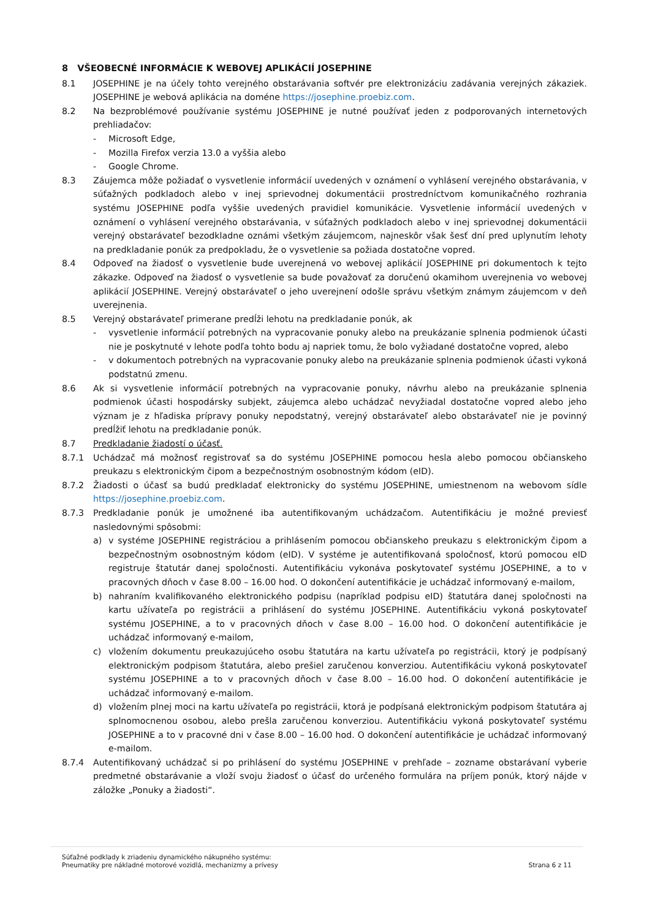8 VŠEOBECNÉ INFORMÁCIE K WEBOVEJ APLIKÁCIÍ JOSEPHINE
8.1 JOSEPHINE je na účely tohto verejného obstarávania softvér pre elektronizáciu zadávania verejných zákaziek. JOSEPHINE je webová aplikácia na doméne https://josephine.proebiz.com.
8.2 Na bezproblémové používanie systému JOSEPHINE je nutné používať jeden z podporovaných internetových prehliadačov:
- Microsoft Edge,
- Mozilla Firefox verzia 13.0 a vyššia alebo
- Google Chrome.
8.3 Záujemca môže požiadať o vysvetlenie informácií uvedených v oznámení o vyhlásení verejného obstarávania, v súťažných podkladoch alebo v inej sprievodnej dokumentácii prostredníctvom komunikačného rozhrania systému JOSEPHINE podľa vyššie uvedených pravidiel komunikácie. Vysvetlenie informácií uvedených v oznámení o vyhlásení verejného obstarávania, v súťažných podkladoch alebo v inej sprievodnej dokumentácii verejný obstarávateľ bezodkladne oznámi všetkým záujemcom, najneskôr však šesť dní pred uplynutím lehoty na predkladanie ponúk za predpokladu, že o vysvetlenie sa požiada dostatočne vopred.
8.4 Odpoveď na žiadosť o vysvetlenie bude uverejnená vo webovej aplikácií JOSEPHINE pri dokumentoch k tejto zákazke. Odpoveď na žiadosť o vysvetlenie sa bude považovať za doručenú okamihom uverejnenia vo webovej aplikácií JOSEPHINE. Verejný obstarávateľ o jeho uverejnení odošle správu všetkým známym záujemcom v deň uverejnenia.
8.5 Verejný obstarávateľ primerane predĺži lehotu na predkladanie ponúk, ak
- vysvetlenie informácií potrebných na vypracovanie ponuky alebo na preukázanie splnenia podmienok účasti nie je poskytnuté v lehote podľa tohto bodu aj napriek tomu, že bolo vyžiadané dostatočne vopred, alebo
- v dokumentoch potrebných na vypracovanie ponuky alebo na preukázanie splnenia podmienok účasti vykoná podstatnú zmenu.
8.6 Ak si vysvetlenie informácií potrebných na vypracovanie ponuky, návrhu alebo na preukázanie splnenia podmienok účasti hospodársky subjekt, záujemca alebo uchádzač nevyžiadal dostatočne vopred alebo jeho význam je z hľadiska prípravy ponuky nepodstatný, verejný obstarávateľ alebo obstarávateľ nie je povinný predĺžiť lehotu na predkladanie ponúk.
8.7 Predkladanie žiadostí o účasť.
8.7.1 Uchádzač má možnosť registrovať sa do systému JOSEPHINE pomocou hesla alebo pomocou občianskeho preukazu s elektronickým čipom a bezpečnostným osobnostným kódom (eID).
8.7.2 Žiadosti o účasť sa budú predkladať elektronicky do systému JOSEPHINE, umiestnenom na webovom sídle https://josephine.proebiz.com.
8.7.3 Predkladanie ponúk je umožnené iba autentifikovaným uchádzačom. Autentifikáciu je možné previesť nasledovnými spôsobmi:
a) v systéme JOSEPHINE registráciou a prihlásením pomocou občianskeho preukazu s elektronickým čipom a bezpečnostným osobnostným kódom (eID). V systéme je autentifikovaná spoločnosť, ktorú pomocou eID registruje štatutár danej spoločnosti. Autentifikáciu vykonáva poskytovateľ systému JOSEPHINE, a to v pracovných dňoch v čase 8.00 – 16.00 hod. O dokončení autentifikácie je uchádzač informovaný e-mailom,
b) nahraním kvalifikovaného elektronického podpisu (napríklad podpisu eID) štatutára danej spoločnosti na kartu užívateľa po registrácii a prihlásení do systému JOSEPHINE. Autentifikáciu vykoná poskytovateľ systému JOSEPHINE, a to v pracovných dňoch v čase 8.00 – 16.00 hod. O dokončení autentifikácie je uchádzač informovaný e-mailom,
c) vložením dokumentu preukazujúceho osobu štatutára na kartu užívateľa po registrácii, ktorý je podpísaný elektronickým podpisom štatutára, alebo prešiel zaručenou konverziou. Autentifikáciu vykoná poskytovateľ systému JOSEPHINE a to v pracovných dňoch v čase 8.00 – 16.00 hod. O dokončení autentifikácie je uchádzač informovaný e-mailom.
d) vložením plnej moci na kartu užívateľa po registrácii, ktorá je podpísaná elektronickým podpisom štatutára aj splnomocnenou osobou, alebo prešla zaručenou konverziou. Autentifikáciu vykoná poskytovateľ systému JOSEPHINE a to v pracovné dni v čase 8.00 – 16.00 hod. O dokončení autentifikácie je uchádzač informovaný e-mailom.
8.7.4 Autentifikovaný uchádzač si po prihlásení do systému JOSEPHINE v prehľade – zozname obstarávaní vyberie predmetné obstarávanie a vloží svoju žiadosť o účasť do určeného formulára na príjem ponúk, ktorý nájde v záložke „Ponuky a žiadosti“.
Súťažné podklady k zriadeniu dynamického nákupného systému:
Pneumatiky pre nákladné motorové vozidlá, mechanizmy a prívesy
Strana 6 z 11